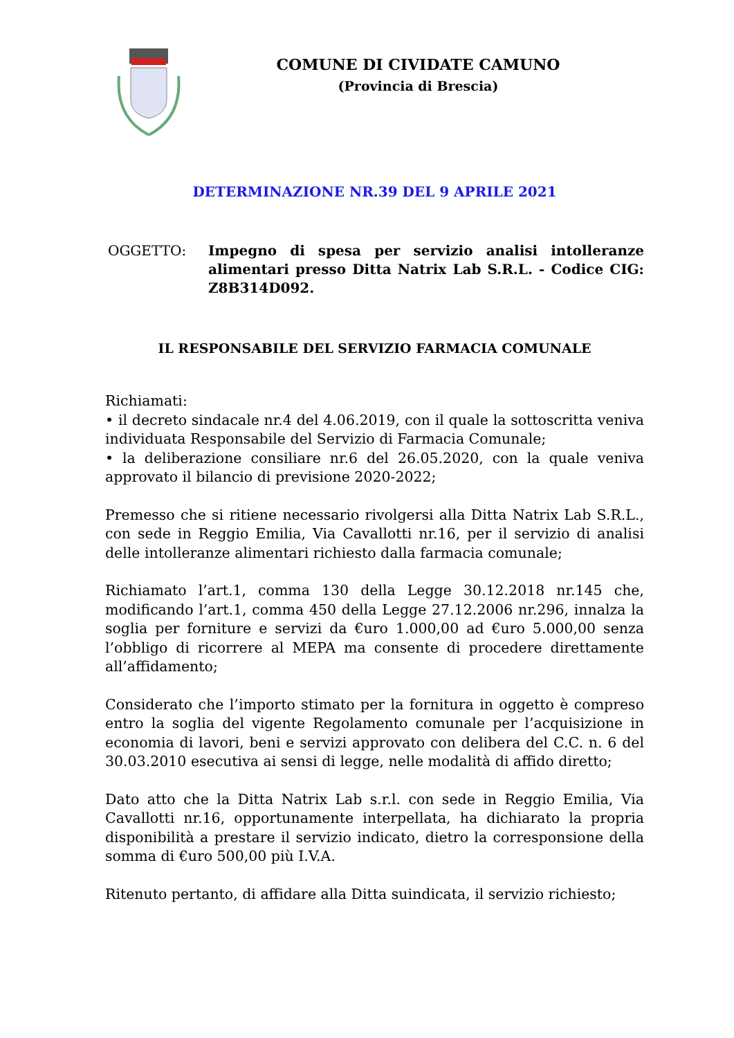COMUNE DI CIVIDATE CAMUNO
(Provincia di Brescia)
DETERMINAZIONE NR.39 DEL 9 APRILE 2021
OGGETTO: Impegno di spesa per servizio analisi intolleranze alimentari presso Ditta Natrix Lab S.R.L. - Codice CIG: Z8B314D092.
IL RESPONSABILE DEL SERVIZIO FARMACIA COMUNALE
Richiamati:
• il decreto sindacale nr.4 del 4.06.2019, con il quale la sottoscritta veniva individuata Responsabile del Servizio di Farmacia Comunale;
• la deliberazione consiliare nr.6 del 26.05.2020, con la quale veniva approvato il bilancio di previsione 2020-2022;
Premesso che si ritiene necessario rivolgersi alla Ditta Natrix Lab S.R.L., con sede in Reggio Emilia, Via Cavallotti nr.16, per il servizio di analisi delle intolleranze alimentari richiesto dalla farmacia comunale;
Richiamato l’art.1, comma 130 della Legge 30.12.2018 nr.145 che, modificando l’art.1, comma 450 della Legge 27.12.2006 nr.296, innalza la soglia per forniture e servizi da €uro 1.000,00 ad €uro 5.000,00 senza l’obbligo di ricorrere al MEPA ma consente di procedere direttamente all’affidamento;
Considerato che l’importo stimato per la fornitura in oggetto è compreso entro la soglia del vigente Regolamento comunale per l’acquisizione in economia di lavori, beni e servizi approvato con delibera del C.C. n. 6 del 30.03.2010 esecutiva ai sensi di legge, nelle modalità di affido diretto;
Dato atto che la Ditta Natrix Lab s.r.l. con sede in Reggio Emilia, Via Cavallotti nr.16, opportunamente interpellata, ha dichiarato la propria disponibilità a prestare il servizio indicato, dietro la corresponsione della somma di €uro 500,00 più I.V.A.
Ritenuto pertanto, di affidare alla Ditta suindicata, il servizio richiesto;